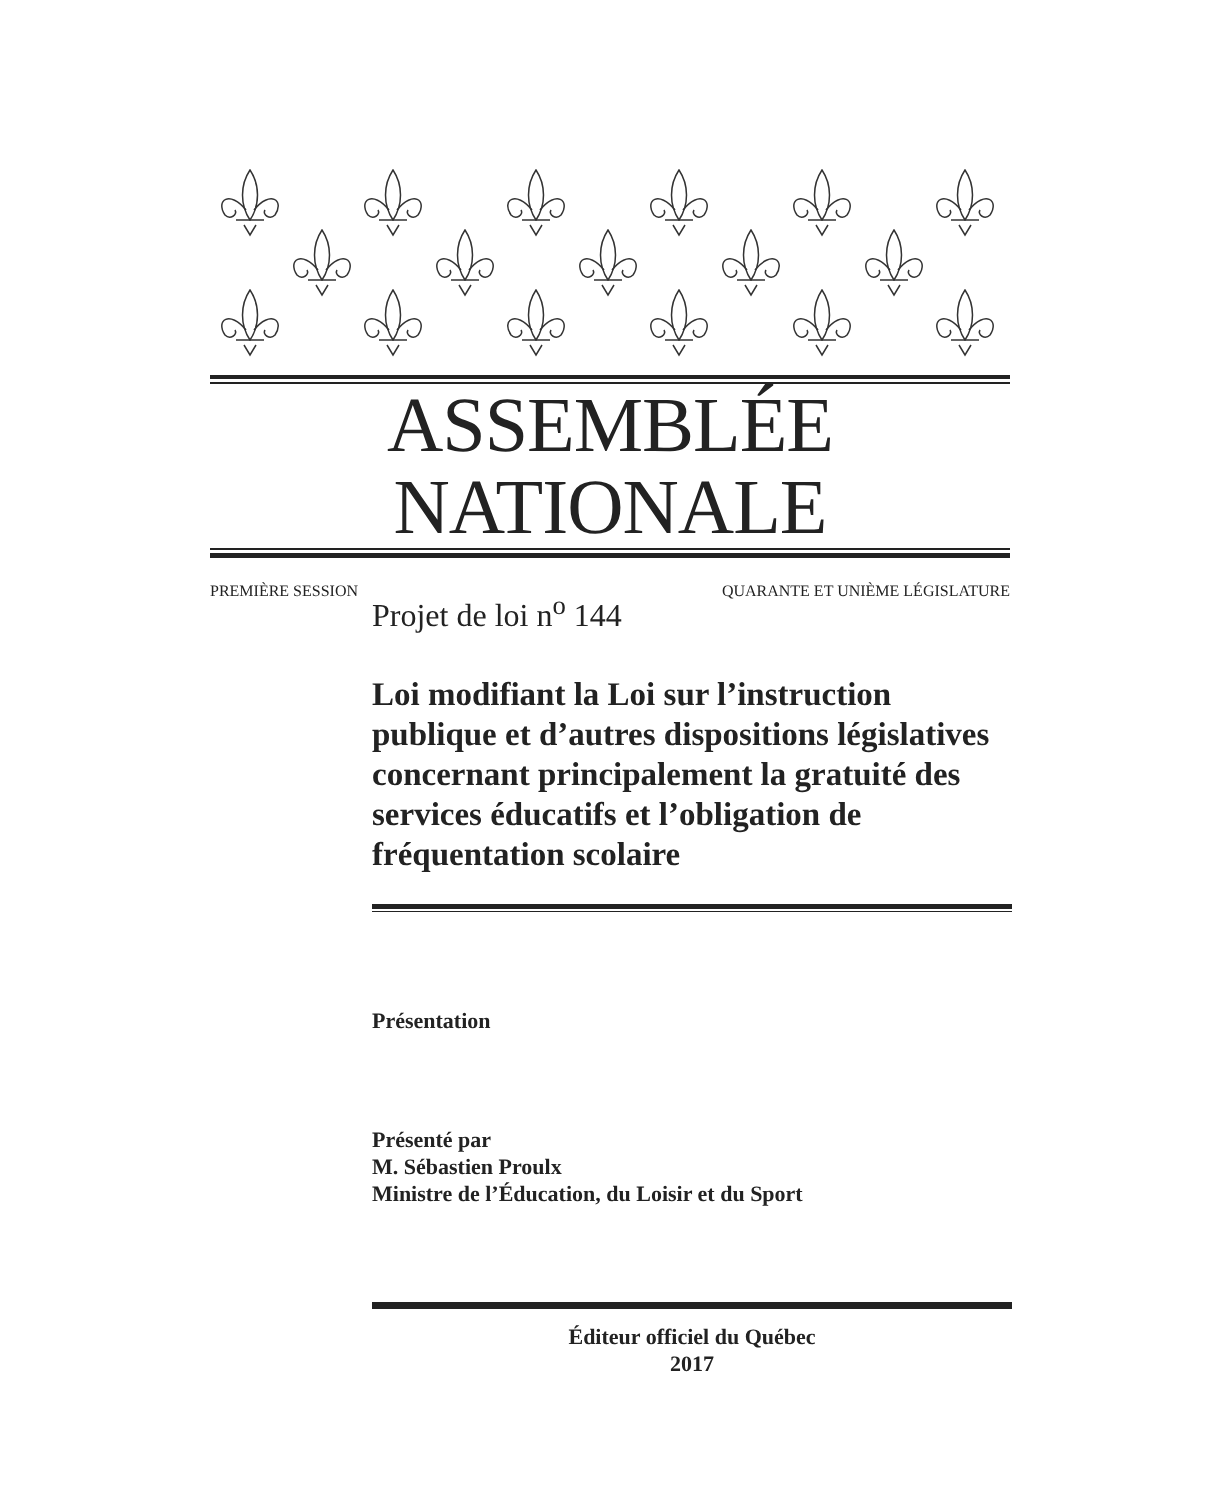ASSEMBLÉE NATIONALE
PREMIÈRE SESSION QUARANTE ET UNIÈME LÉGISLATURE
Projet de loi n<sup>o</sup> 144
Loi modifiant la Loi sur l’instruction publique et d’autres dispositions législatives concernant principalement la gratuité des services éducatifs et l’obligation de fréquentation scolaire
Présentation
Présenté par
M. Sébastien Proulx
Ministre de l’Éducation, du Loisir et du Sport
Éditeur officiel du Québec
2017